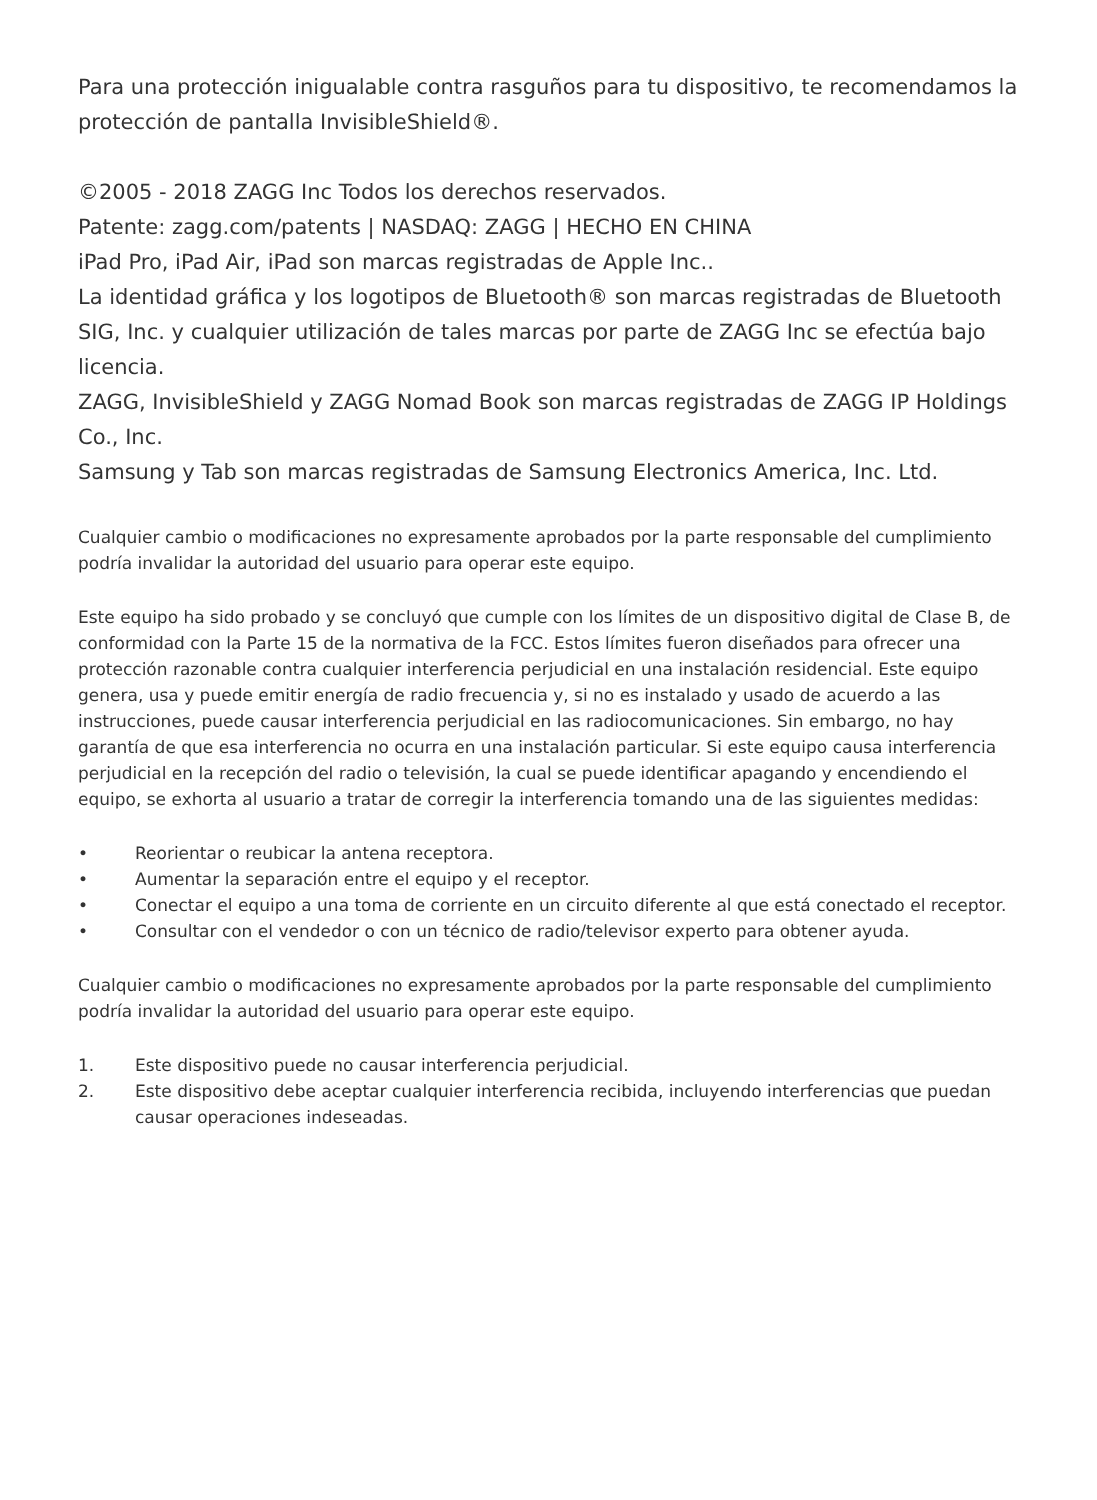Para una protección inigualable contra rasguños para tu dispositivo, te recomendamos la protección de pantalla InvisibleShield®.
©2005 - 2018 ZAGG Inc Todos los derechos reservados.
Patente: zagg.com/patents | NASDAQ: ZAGG | HECHO EN CHINA
iPad Pro, iPad Air, iPad son marcas registradas de Apple Inc..
La identidad gráfica y los logotipos de Bluetooth® son marcas registradas de Bluetooth SIG, Inc. y cualquier utilización de tales marcas por parte de ZAGG Inc se efectúa bajo licencia.
ZAGG, InvisibleShield y ZAGG Nomad Book son marcas registradas de ZAGG IP Holdings Co., Inc.
Samsung y Tab son marcas registradas de Samsung Electronics America, Inc. Ltd.
Cualquier cambio o modificaciones no expresamente aprobados por la parte responsable del cumplimiento podría invalidar la autoridad del usuario para operar este equipo.
Este equipo ha sido probado y se concluyó que cumple con los límites de un dispositivo digital de Clase B, de conformidad con la Parte 15 de la normativa de la FCC. Estos límites fueron diseñados para ofrecer una protección razonable contra cualquier interferencia perjudicial en una instalación residencial. Este equipo genera, usa y puede emitir energía de radio frecuencia y, si no es instalado y usado de acuerdo a las instrucciones, puede causar interferencia perjudicial en las radiocomunicaciones. Sin embargo, no hay garantía de que esa interferencia no ocurra en una instalación particular. Si este equipo causa interferencia perjudicial en la recepción del radio o televisión, la cual se puede identificar apagando y encendiendo el equipo, se exhorta al usuario a tratar de corregir la interferencia tomando una de las siguientes medidas:
• Reorientar o reubicar la antena receptora.
• Aumentar la separación entre el equipo y el receptor.
• Conectar el equipo a una toma de corriente en un circuito diferente al que está conectado el receptor.
• Consultar con el vendedor o con un técnico de radio/televisor experto para obtener ayuda.
Cualquier cambio o modificaciones no expresamente aprobados por la parte responsable del cumplimiento podría invalidar la autoridad del usuario para operar este equipo.
1. Este dispositivo puede no causar interferencia perjudicial.
2. Este dispositivo debe aceptar cualquier interferencia recibida, incluyendo interferencias que puedan causar operaciones indeseadas.